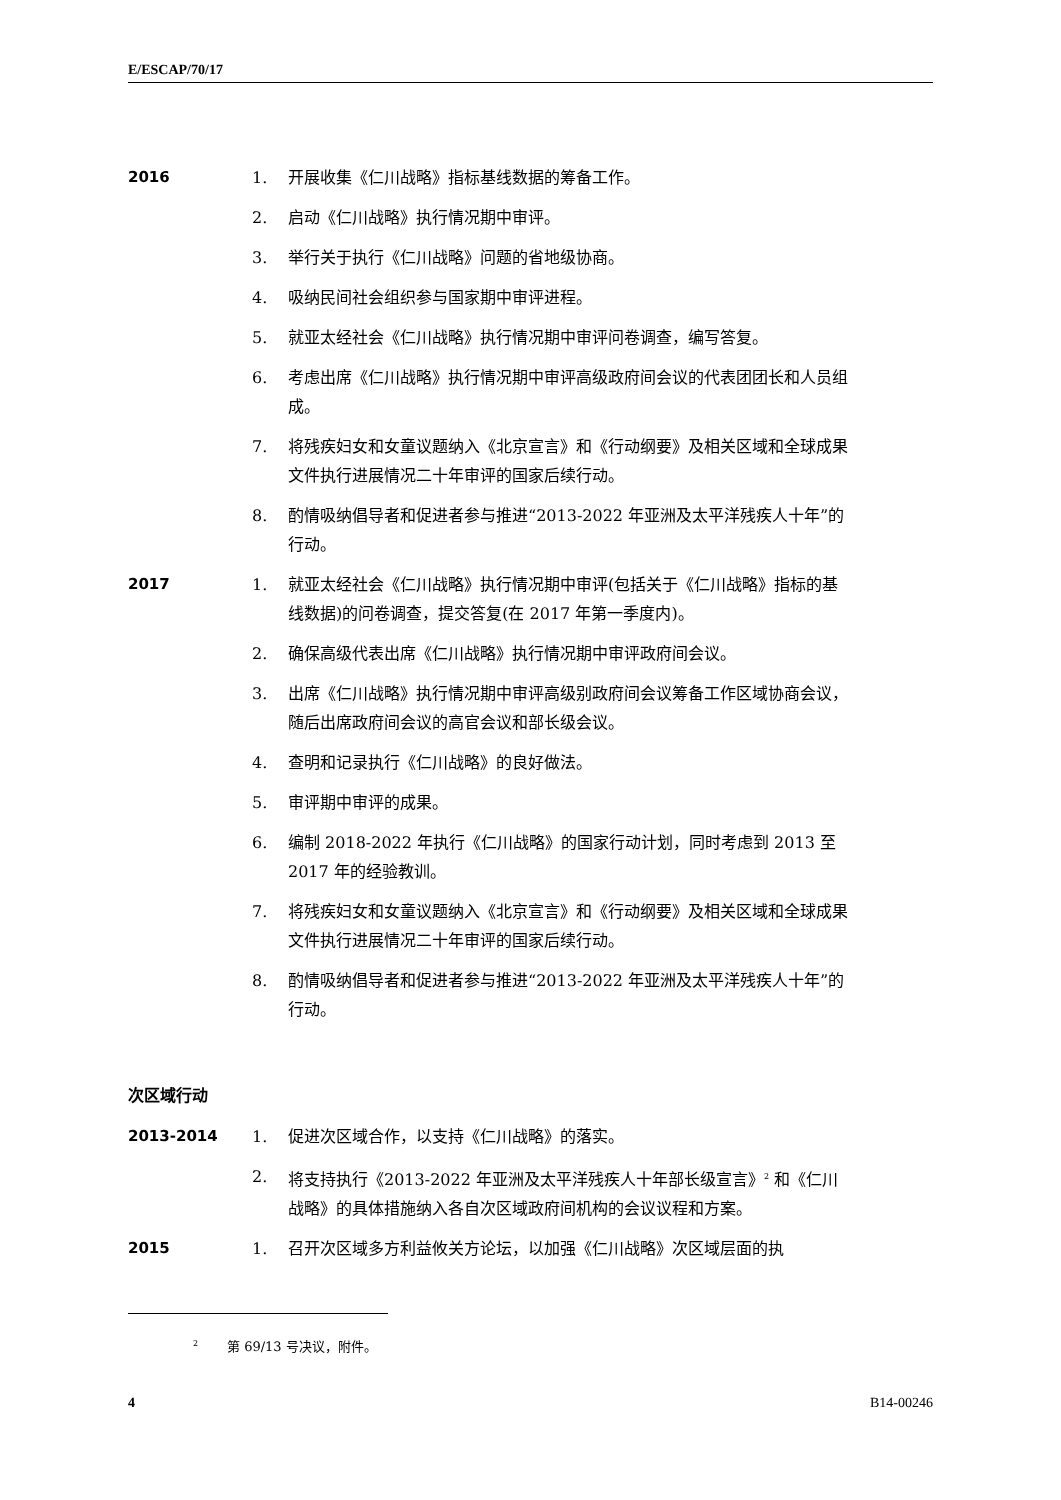E/ESCAP/70/17
2016 1. 开展收集《仁川战略》指标基线数据的筹备工作。
2. 启动《仁川战略》执行情况期中审评。
3. 举行关于执行《仁川战略》问题的省地级协商。
4. 吸纳民间社会组织参与国家期中审评进程。
5. 就亚太经社会《仁川战略》执行情况期中审评问卷调查，编写答复。
6. 考虑出席《仁川战略》执行情况期中审评高级政府间会议的代表团团长和人员组成。
7. 将残疾妇女和女童议题纳入《北京宣言》和《行动纲要》及相关区域和全球成果文件执行进展情况二十年审评的国家后续行动。
8. 酌情吸纳倡导者和促进者参与推进“2013-2022 年亚洲及太平洋残疾人十年”的行动。
2017 1. 就亚太经社会《仁川战略》执行情况期中审评(包括关于《仁川战略》指标的基线数据)的问卷调查，提交答复(在 2017 年第一季度内)。
2. 确保高级代表出席《仁川战略》执行情况期中审评政府间会议。
3. 出席《仁川战略》执行情况期中审评高级别政府间会议筹备工作区域协商会议，随后出席政府间会议的高官会议和部长级会议。
4. 查明和记录执行《仁川战略》的良好做法。
5. 审评期中审评的成果。
6. 编制 2018-2022 年执行《仁川战略》的国家行动计划，同时考虑到 2013 至 2017 年的经验教训。
7. 将残疾妇女和女童议题纳入《北京宣言》和《行动纲要》及相关区域和全球成果文件执行进展情况二十年审评的国家后续行动。
8. 酌情吸纳倡导者和促进者参与推进“2013-2022 年亚洲及太平洋残疾人十年”的行动。
次区域行动
2013-2014 1. 促进次区域合作，以支持《仁川战略》的落实。
2. 将支持执行《2013-2022 年亚洲及太平洋残疾人十年部长级宣言》<sup>2</sup> 和《仁川战略》的具体措施纳入各自次区域政府间机构的会议议程和方案。
2015 1. 召开次区域多方利益攸关方论坛，以加强《仁川战略》次区域层面的执
<sup>2</sup> 第 69/13 号决议，附件。
4 B14-00246